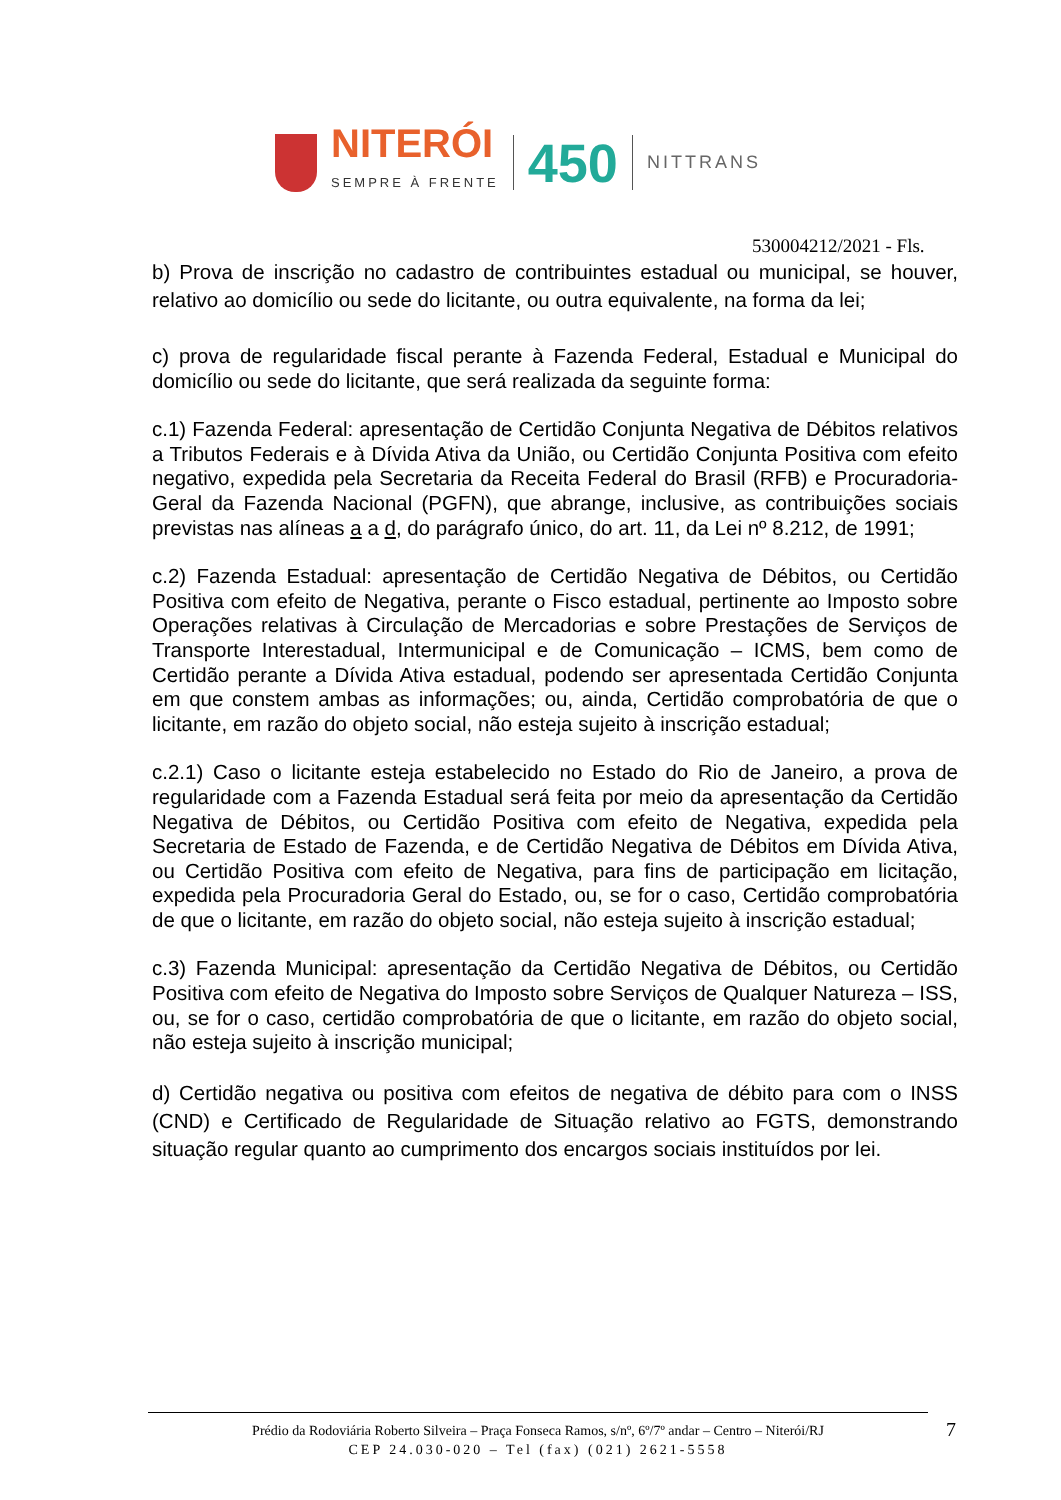NITERÓI
SEMPRE À FRENTE
450
NITTRANS
530004212/2021 - Fls.
b) Prova de inscrição no cadastro de contribuintes estadual ou municipal, se houver, relativo ao domicílio ou sede do licitante, ou outra equivalente, na forma da lei;
c) prova de regularidade fiscal perante à Fazenda Federal, Estadual e Municipal do domicílio ou sede do licitante, que será realizada da seguinte forma:
c.1) Fazenda Federal: apresentação de Certidão Conjunta Negativa de Débitos relativos a Tributos Federais e à Dívida Ativa da União, ou Certidão Conjunta Positiva com efeito negativo, expedida pela Secretaria da Receita Federal do Brasil (RFB) e Procuradoria-Geral da Fazenda Nacional (PGFN), que abrange, inclusive, as contribuições sociais previstas nas alíneas a a d, do parágrafo único, do art. 11, da Lei nº 8.212, de 1991;
c.2) Fazenda Estadual: apresentação de Certidão Negativa de Débitos, ou Certidão Positiva com efeito de Negativa, perante o Fisco estadual, pertinente ao Imposto sobre Operações relativas à Circulação de Mercadorias e sobre Prestações de Serviços de Transporte Interestadual, Intermunicipal e de Comunicação – ICMS, bem como de Certidão perante a Dívida Ativa estadual, podendo ser apresentada Certidão Conjunta em que constem ambas as informações; ou, ainda, Certidão comprobatória de que o licitante, em razão do objeto social, não esteja sujeito à inscrição estadual;
c.2.1) Caso o licitante esteja estabelecido no Estado do Rio de Janeiro, a prova de regularidade com a Fazenda Estadual será feita por meio da apresentação da Certidão Negativa de Débitos, ou Certidão Positiva com efeito de Negativa, expedida pela Secretaria de Estado de Fazenda, e de Certidão Negativa de Débitos em Dívida Ativa, ou Certidão Positiva com efeito de Negativa, para fins de participação em licitação, expedida pela Procuradoria Geral do Estado, ou, se for o caso, Certidão comprobatória de que o licitante, em razão do objeto social, não esteja sujeito à inscrição estadual;
c.3) Fazenda Municipal: apresentação da Certidão Negativa de Débitos, ou Certidão Positiva com efeito de Negativa do Imposto sobre Serviços de Qualquer Natureza – ISS, ou, se for o caso, certidão comprobatória de que o licitante, em razão do objeto social, não esteja sujeito à inscrição municipal;
d) Certidão negativa ou positiva com efeitos de negativa de débito para com o INSS (CND) e Certificado de Regularidade de Situação relativo ao FGTS, demonstrando situação regular quanto ao cumprimento dos encargos sociais instituídos por lei.
Prédio da Rodoviária Roberto Silveira – Praça Fonseca Ramos, s/nº, 6º/7º andar – Centro – Niterói/RJ
CEP 24.030-020 – Tel (fax) (021) 2621-5558
7